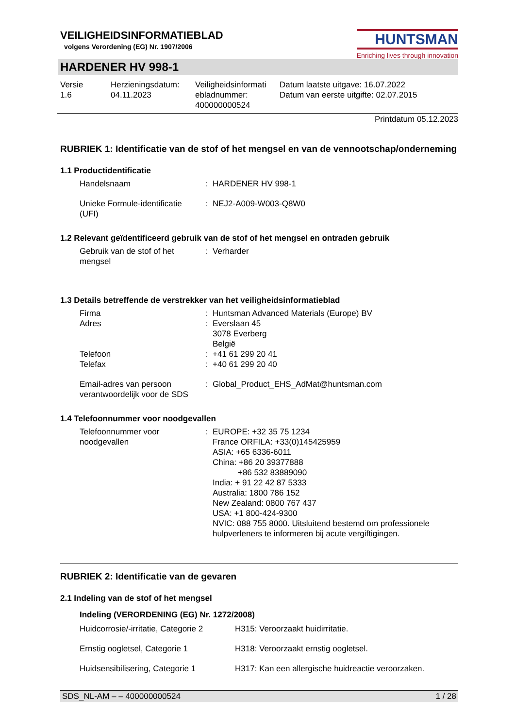VEILIGHEIDSINFORMATIEBLAD
volgens Verordening (EG) Nr. 1907/2006
HUNTSMAN
Enriching lives through innovation
HARDENER HV 998-1
| Versie 1.6 | Herzieningsdatum: 04.11.2023 | Veiligheidsinformati ebladnummer: 400000000524 | Datum laatste uitgave: 16.07.2022 Datum van eerste uitgifte: 02.07.2015 |
Printdatum 05.12.2023
RUBRIEK 1: Identificatie van de stof of het mengsel en van de vennootschap/onderneming
1.1 Productidentificatie
| Handelsnaam | : | HARDENER HV 998-1 |
| Unieke Formule-identificatie (UFI) | : | NEJ2-A009-W003-Q8W0 |
1.2 Relevant geïdentificeerd gebruik van de stof of het mengsel en ontraden gebruik
| Gebruik van de stof of het mengsel | : | Verharder |
1.3 Details betreffende de verstrekker van het veiligheidsinformatieblad
| Firma | : | Huntsman Advanced Materials (Europe) BV |
| Adres | : | Everslaan 45 3078 Everberg België |
| Telefoon | : | +41 61 299 20 41 |
| Telefax | : | +40 61 299 20 40 |
| Email-adres van persoon verantwoordelijk voor de SDS | : | Global_Product_EHS_AdMat@huntsman.com |
1.4 Telefoonnummer voor noodgevallen
| Telefoonnummer voor noodgevallen | : | EUROPE: +32 35 75 1234 France ORFILA: +33(0)145425959 ASIA: +65 6336-6011 China: +86 20 39377888 +86 532 83889090 India: + 91 22 42 87 5333 Australia: 1800 786 152 New Zealand: 0800 767 437 USA: +1 800-424-9300 NVIC: 088 755 8000. Uitsluitend bestemd om professionele hulpverleners te informeren bij acute vergiftigingen. |
RUBRIEK 2: Identificatie van de gevaren
2.1 Indeling van de stof of het mengsel
Indeling (VERORDENING (EG) Nr. 1272/2008)
| Huidcorrosie/-irritatie, Categorie 2 | H315: Veroorzaakt huidirritatie. |
| Ernstig oogletsel, Categorie 1 | H318: Veroorzaakt ernstig oogletsel. |
| Huidsensibilisering, Categorie 1 | H317: Kan een allergische huidreactie veroorzaken. |
SDS_NL-AM – – 400000000524 1 / 28